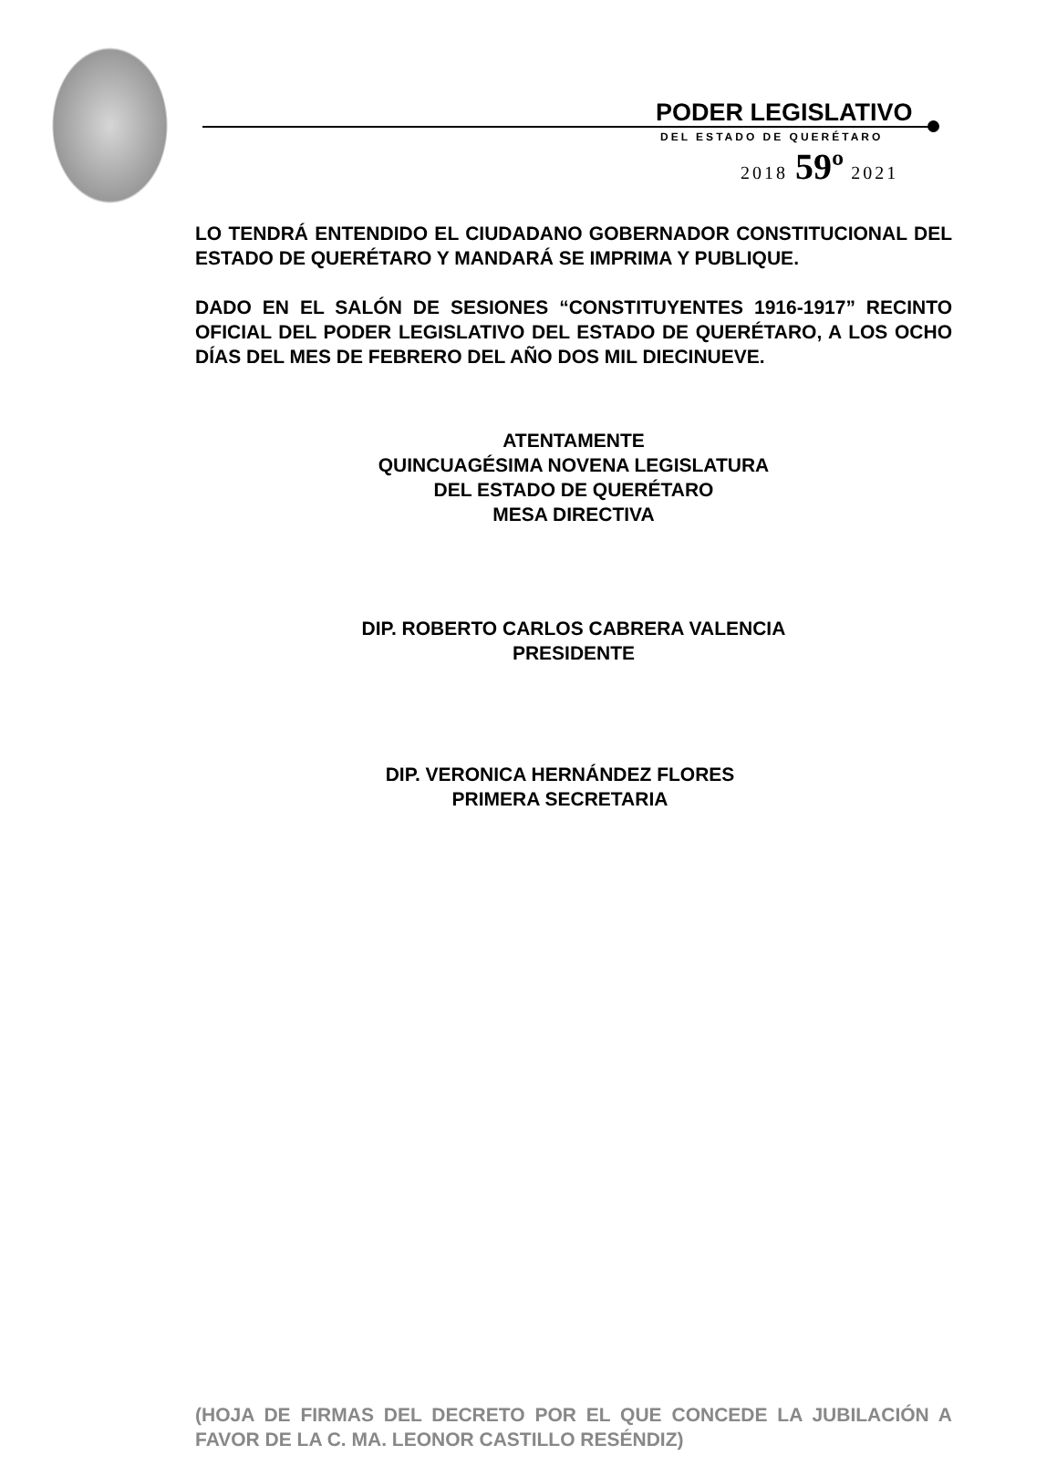PODER LEGISLATIVO
DEL ESTADO DE QUERÉTARO
2018 59º 2021
LO TENDRÁ ENTENDIDO EL CIUDADANO GOBERNADOR CONSTITUCIONAL DEL ESTADO DE QUERÉTARO Y MANDARÁ SE IMPRIMA Y PUBLIQUE.
DADO EN EL SALÓN DE SESIONES “CONSTITUYENTES 1916-1917” RECINTO OFICIAL DEL PODER LEGISLATIVO DEL ESTADO DE QUERÉTARO, A LOS OCHO DÍAS DEL MES DE FEBRERO DEL AÑO DOS MIL DIECINUEVE.
ATENTAMENTE
QUINCUAGÉSIMA NOVENA LEGISLATURA
DEL ESTADO DE QUERÉTARO
MESA DIRECTIVA
DIP. ROBERTO CARLOS CABRERA VALENCIA
PRESIDENTE
DIP. VERONICA HERNÁNDEZ FLORES
PRIMERA SECRETARIA
(HOJA DE FIRMAS DEL DECRETO POR EL QUE CONCEDE LA JUBILACIÓN A FAVOR DE LA C. MA. LEONOR CASTILLO RESÉNDIZ)